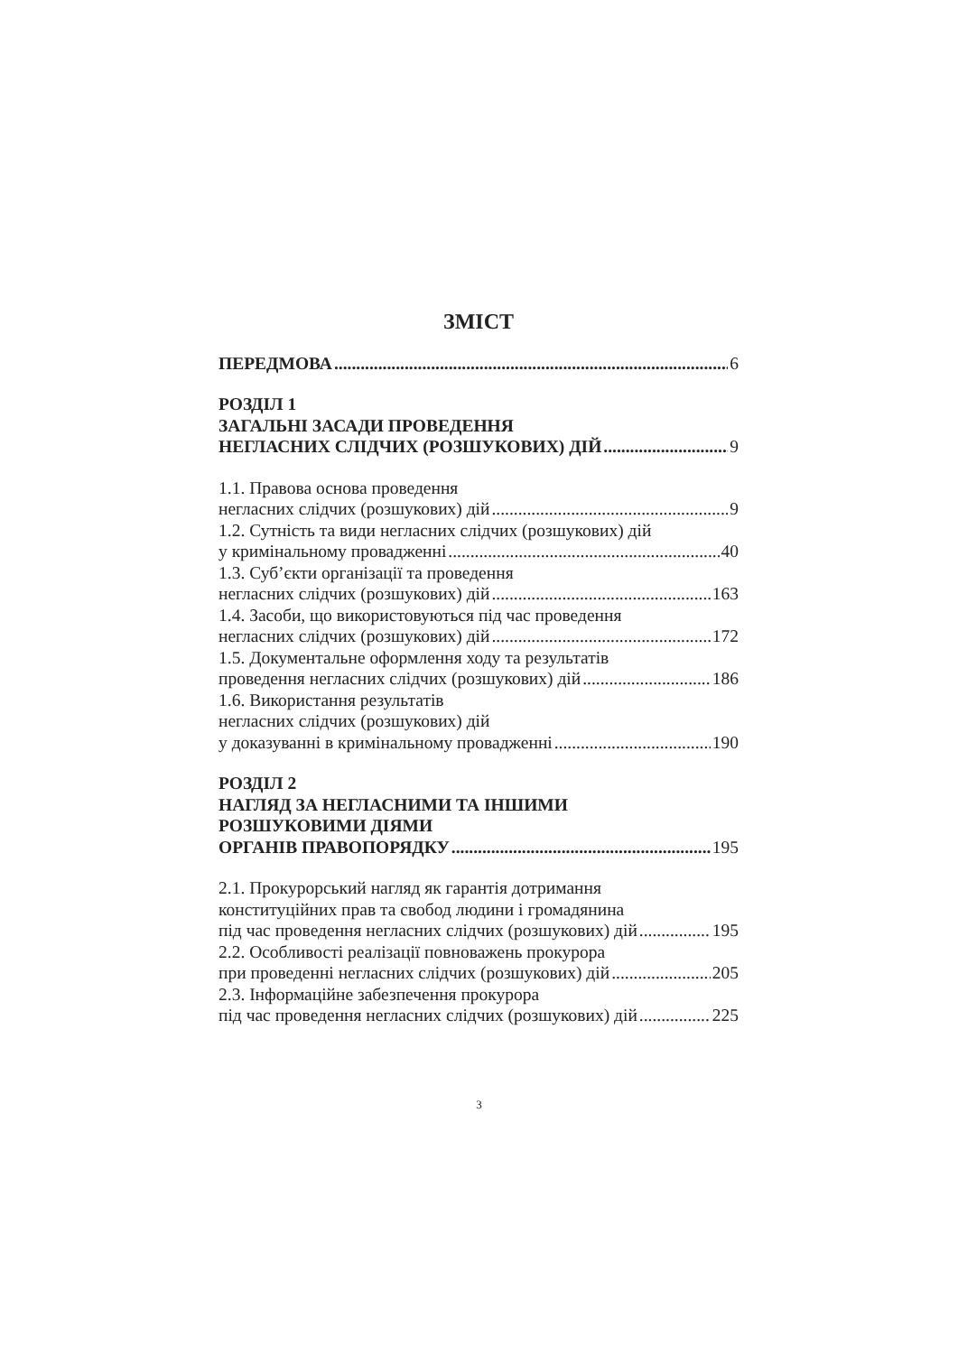ЗМІСТ
ПЕРЕДМОВА 6
РОЗДІЛ 1
ЗАГАЛЬНІ ЗАСАДИ ПРОВЕДЕННЯ
НЕГЛАСНИХ СЛІДЧИХ (РОЗШУКОВИХ) ДІЙ 9
1.1. Правова основа проведення
негласних слідчих (розшукових) дій 9
1.2. Сутність та види негласних слідчих (розшукових) дій
у кримінальному провадженні 40
1.3. Суб’єкти організації та проведення
негласних слідчих (розшукових) дій 163
1.4. Засоби, що використовуються під час проведення
негласних слідчих (розшукових) дій 172
1.5. Документальне оформлення ходу та результатів
проведення негласних слідчих (розшукових) дій 186
1.6. Використання результатів
негласних слідчих (розшукових) дій
у доказуванні в кримінальному провадженні 190
РОЗДІЛ 2
НАГЛЯД ЗА НЕГЛАСНИМИ ТА ІНШИМИ
РОЗШУКОВИМИ ДІЯМИ
ОРГАНІВ ПРАВОПОРЯДКУ 195
2.1. Прокурорський нагляд як гарантія дотримання
конституційних прав та свобод людини і громадянина
під час проведення негласних слідчих (розшукових) дій 195
2.2. Особливості реалізації повноважень прокурора
при проведенні негласних слідчих (розшукових) дій 205
2.3. Інформаційне забезпечення прокурора
під час проведення негласних слідчих (розшукових) дій 225
3